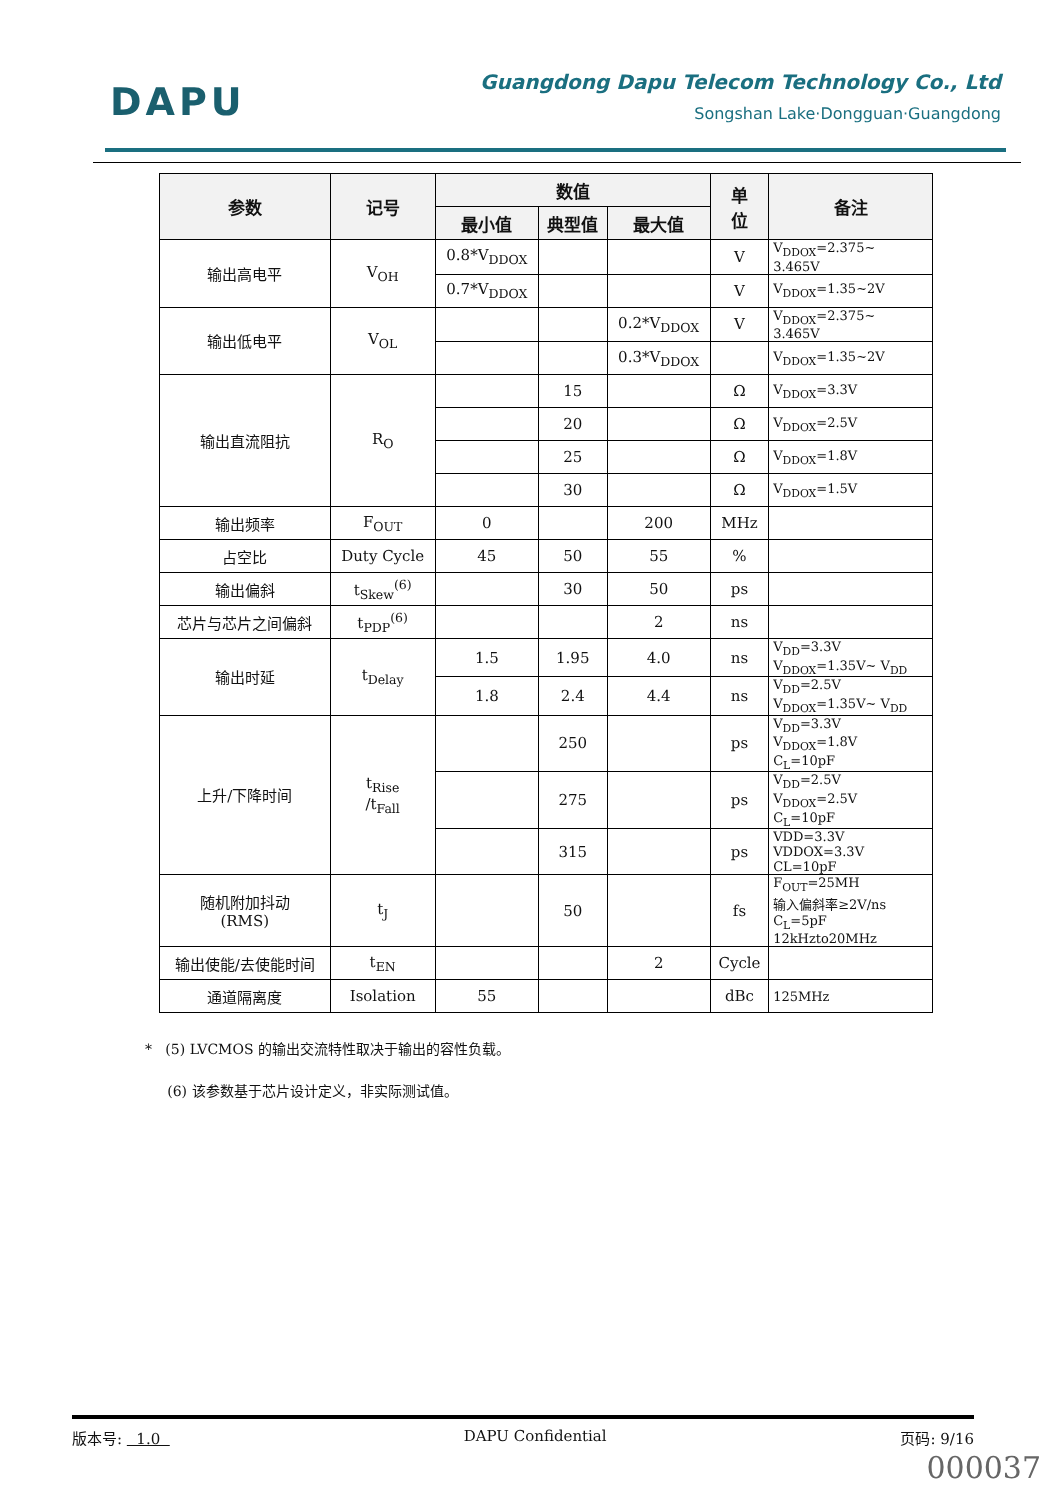DAPU
Guangdong Dapu Telecom Technology Co., Ltd
Songshan Lake·Dongguan·Guangdong
| 参数 | 记号 | 数值 | | | 单 位 | 备注 |
| --- | --- | --- | --- | --- | --- | --- |
| | | 最小值 | 典型值 | 最大值 | | |
| 输出高电平 | V<sub>OH</sub> | 0.8*V<sub>DDOX</sub> | | | V | V<sub>DDOX</sub>=2.375~ 3.465V |
| | | 0.7*V<sub>DDOX</sub> | | | V | V<sub>DDOX</sub>=1.35~2V |
| 输出低电平 | V<sub>OL</sub> | | | 0.2*V<sub>DDOX</sub> | V | V<sub>DDOX</sub>=2.375~ 3.465V |
| | | | | 0.3*V<sub>DDOX</sub> | | V<sub>DDOX</sub>=1.35~2V |
| 输出直流阻抗 | R<sub>O</sub> | | 15 | | Ω | V<sub>DDOX</sub>=3.3V |
| | | | 20 | | Ω | V<sub>DDOX</sub>=2.5V |
| | | | 25 | | Ω | V<sub>DDOX</sub>=1.8V |
| | | | 30 | | Ω | V<sub>DDOX</sub>=1.5V |
| 输出频率 | F<sub>OUT</sub> | 0 | | 200 | MHz | |
| 占空比 | Duty Cycle | 45 | 50 | 55 | % | |
| 输出偏斜 | t<sub>Skew</sub><sup>(6)</sup> | | 30 | 50 | ps | |
| 芯片与芯片之间偏斜 | t<sub>PDP</sub><sup>(6)</sup> | | | 2 | ns | |
| 输出时延 | t<sub>Delay</sub> | 1.5 | 1.95 | 4.0 | ns | V<sub>DD</sub>=3.3V V<sub>DDOX</sub>=1.35V~ V<sub>DD</sub> |
| | | 1.8 | 2.4 | 4.4 | ns | V<sub>DD</sub>=2.5V V<sub>DDOX</sub>=1.35V~ V<sub>DD</sub> |
| 上升/下降时间 | t<sub>Rise</sub> /t<sub>Fall</sub> | | 250 | | ps | V<sub>DD</sub>=3.3V V<sub>DDOX</sub>=1.8V C<sub>L</sub>=10pF |
| | | | 275 | | ps | V<sub>DD</sub>=2.5V V<sub>DDOX</sub>=2.5V C<sub>L</sub>=10pF |
| | | | 315 | | ps | VDD=3.3V VDDOX=3.3V CL=10pF |
| 随机附加抖动 (RMS) | t<sub>J</sub> | | 50 | | fs | F<sub>OUT</sub>=25MH 输入偏斜率≥2V/ns C<sub>L</sub>=5pF 12kHzto20MHz |
| 输出使能/去使能时间 | t<sub>EN</sub> | | | 2 | Cycle | |
| 通道隔离度 | Isolation | 55 | | | dBc | 125MHz |
* (5) LVCMOS 的输出交流特性取决于输出的容性负载。
(6) 该参数基于芯片设计定义，非实际测试值。
版本号: 1.0 DAPU Confidential 页码: 9/16
000037